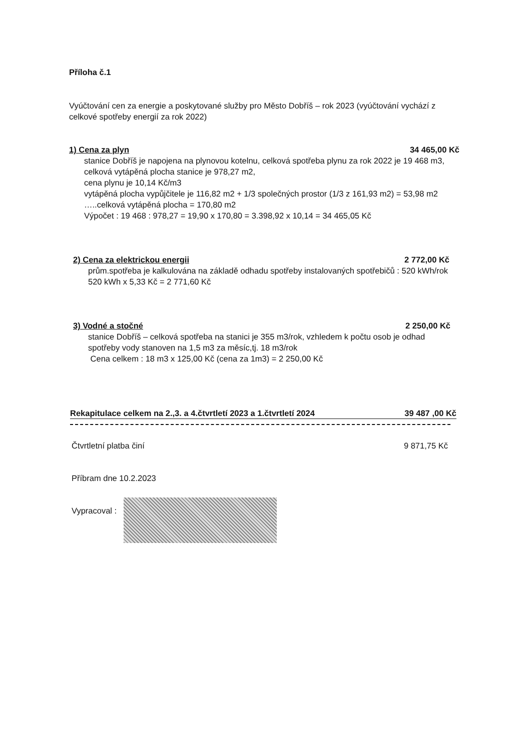Příloha č.1
Vyúčtování cen za energie a poskytované služby pro Město Dobříš – rok 2023 (vyúčtování vychází z celkové spotřeby energií za rok 2022)
1) Cena za plyn 34 465,00 Kč
stanice Dobříš je napojena na plynovou kotelnu, celková spotřeba plynu za rok 2022 je 19 468 m3, celková vytápěná plocha stanice je 978,27 m2,
cena plynu je 10,14 Kč/m3
vytápěná plocha vypůjčitele je 116,82 m2 + 1/3 společných prostor (1/3 z 161,93 m2) = 53,98 m2 …..celková vytápěná plocha = 170,80 m2
Výpočet : 19 468 : 978,27 = 19,90 x 170,80 = 3.398,92 x 10,14 = 34 465,05 Kč
2) Cena za elektrickou energii 2 772,00 Kč
prům.spotřeba je kalkulována na základě odhadu spotřeby instalovaných spotřebičů : 520 kWh/rok
520 kWh x 5,33 Kč = 2 771,60 Kč
3) Vodné a stočné 2 250,00 Kč
stanice Dobříš – celková spotřeba na stanici je 355 m3/rok, vzhledem k počtu osob je odhad spotřeby vody stanoven na 1,5 m3 za měsíc,tj. 18 m3/rok
Cena celkem : 18 m3 x 125,00 Kč (cena za 1m3) = 2 250,00 Kč
Rekapitulace celkem na 2.,3. a 4.čtvrtletí 2023 a 1.čtvrtletí 2024 39 487 ,00 Kč
Čtvrtletní platba činí 9 871,75 Kč
Příbram dne 10.2.2023
Vypracoval :